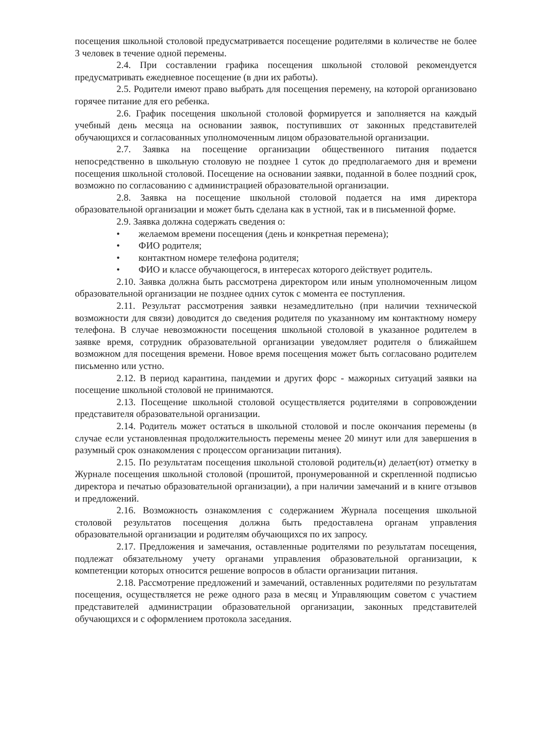посещения школьной столовой предусматривается посещение родителями в количестве не более 3 человек в течение одной перемены.
2.4. При составлении графика посещения школьной столовой рекомендуется предусматривать ежедневное посещение (в дни их работы).
2.5. Родители имеют право выбрать для посещения перемену, на которой организовано горячее питание для его ребенка.
2.6. График посещения школьной столовой формируется и заполняется на каждый учебный день месяца на основании заявок, поступивших от законных представителей обучающихся и согласованных уполномоченным лицом образовательной организации.
2.7. Заявка на посещение организации общественного питания подается непосредственно в школьную столовую не позднее 1 суток до предполагаемого дня и времени посещения школьной столовой. Посещение на основании заявки, поданной в более поздний срок, возможно по согласованию с администрацией образовательной организации.
2.8. Заявка на посещение школьной столовой подается на имя директора образовательной организации и может быть сделана как в устной, так и в письменной форме.
2.9. Заявка должна содержать сведения о:
• желаемом времени посещения (день и конкретная перемена);
• ФИО родителя;
• контактном номере телефона родителя;
• ФИО и классе обучающегося, в интересах которого действует родитель.
2.10. Заявка должна быть рассмотрена директором или иным уполномоченным лицом образовательной организации не позднее одних суток с момента ее поступления.
2.11. Результат рассмотрения заявки незамедлительно (при наличии технической возможности для связи) доводится до сведения родителя по указанному им контактному номеру телефона. В случае невозможности посещения школьной столовой в указанное родителем в заявке время, сотрудник образовательной организации уведомляет родителя о ближайшем возможном для посещения времени. Новое время посещения может быть согласовано родителем письменно или устно.
2.12. В период карантина, пандемии и других форс - мажорных ситуаций заявки на посещение школьной столовой не принимаются.
2.13. Посещение школьной столовой осуществляется родителями в сопровождении представителя образовательной организации.
2.14. Родитель может остаться в школьной столовой и после окончания перемены (в случае если установленная продолжительность перемены менее 20 минут или для завершения в разумный срок ознакомления с процессом организации питания).
2.15. По результатам посещения школьной столовой родитель(и) делает(ют) отметку в Журнале посещения школьной столовой (прошитой, пронумерованной и скрепленной подписью директора и печатью образовательной организации), а при наличии замечаний и в книге отзывов и предложений.
2.16. Возможность ознакомления с содержанием Журнала посещения школьной столовой результатов посещения должна быть предоставлена органам управления образовательной организации и родителям обучающихся по их запросу.
2.17. Предложения и замечания, оставленные родителями по результатам посещения, подлежат обязательному учету органами управления образовательной организации, к компетенции которых относится решение вопросов в области организации питания.
2.18. Рассмотрение предложений и замечаний, оставленных родителями по результатам посещения, осуществляется не реже одного раза в месяц и Управляющим советом с участием представителей администрации образовательной организации, законных представителей обучающихся и с оформлением протокола заседания.